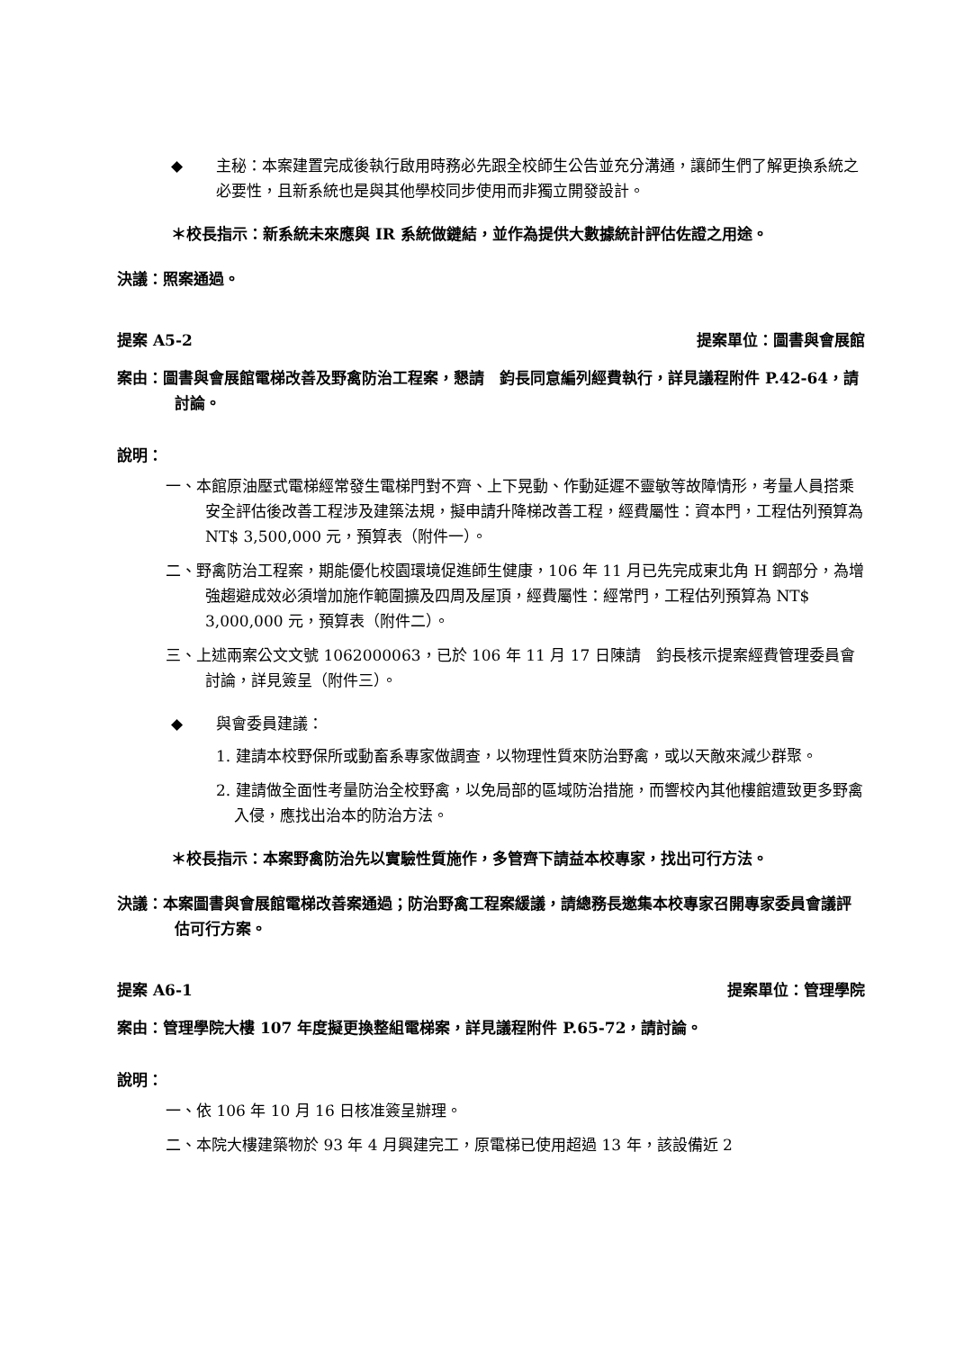◆ 主秘：本案建置完成後執行啟用時務必先跟全校師生公告並充分溝通，讓師生們了解更換系統之必要性，且新系統也是與其他學校同步使用而非獨立開發設計。
＊校長指示：新系統未來應與 IR 系統做鏈結，並作為提供大數據統計評估佐證之用途。
決議：照案通過。
提案 A5-2 提案單位：圖書與會展館
案由：圖書與會展館電梯改善及野禽防治工程案，懇請　鈞長同意編列經費執行，詳見議程附件 P.42-64，請討論。
說明：
一、本館原油壓式電梯經常發生電梯門對不齊、上下晃動、作動延遲不靈敏等故障情形，考量人員搭乘安全評估後改善工程涉及建築法規，擬申請升降梯改善工程，經費屬性：資本門，工程估列預算為 NT$ 3,500,000 元，預算表（附件一）。
二、野禽防治工程案，期能優化校園環境促進師生健康，106 年 11 月已先完成東北角 H 鋼部分，為增強趨避成效必須增加施作範圍擴及四周及屋頂，經費屬性：經常門，工程估列預算為 NT$ 3,000,000 元，預算表（附件二）。
三、上述兩案公文文號 1062000063，已於 106 年 11 月 17 日陳請　鈞長核示提案經費管理委員會討論，詳見簽呈（附件三）。
◆ 與會委員建議：
1. 建請本校野保所或動畜系專家做調查，以物理性質來防治野禽，或以天敵來減少群聚。
2. 建請做全面性考量防治全校野禽，以免局部的區域防治措施，而響校內其他樓館遭致更多野禽入侵，應找出治本的防治方法。
＊校長指示：本案野禽防治先以實驗性質施作，多管齊下請益本校專家，找出可行方法。
決議：本案圖書與會展館電梯改善案通過；防治野禽工程案緩議，請總務長邀集本校專家召開專家委員會議評估可行方案。
提案 A6-1 提案單位：管理學院
案由：管理學院大樓 107 年度擬更換整組電梯案，詳見議程附件 P.65-72，請討論。
說明：
一、依 106 年 10 月 16 日核准簽呈辦理。
二、本院大樓建築物於 93 年 4 月興建完工，原電梯已使用超過 13 年，該設備近 2